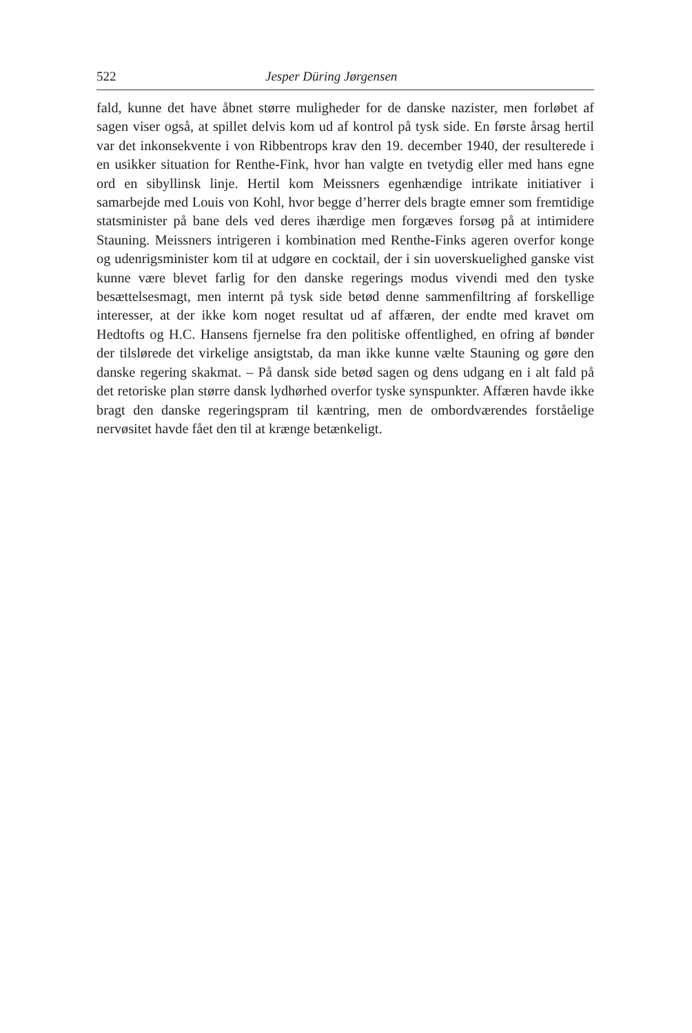522 Jesper Düring Jørgensen
fald, kunne det have åbnet større muligheder for de danske nazister, men forløbet af sagen viser også, at spillet delvis kom ud af kontrol på tysk side. En første årsag hertil var det inkonsekvente i von Ribbentrops krav den 19. december 1940, der resulterede i en usikker situation for Renthe-Fink, hvor han valgte en tvetydig eller med hans egne ord en sibyllinsk linje. Hertil kom Meissners egenhændige intrikate initiativer i samarbejde med Louis von Kohl, hvor begge d’herrer dels bragte emner som fremtidige statsminister på bane dels ved deres ihærdige men forgæves forsøg på at intimidere Stauning. Meissners intrigeren i kombination med Renthe-Finks ageren overfor konge og udenrigsminister kom til at udgøre en cocktail, der i sin uoverskuelighed ganske vist kunne være blevet farlig for den danske regerings modus vivendi med den tyske besættelsesmagt, men internt på tysk side betød denne sammenfiltring af forskellige interesser, at der ikke kom noget resultat ud af affæren, der endte med kravet om Hedtofts og H.C. Hansens fjernelse fra den politiske offentlighed, en ofring af bønder der tilslørede det virkelige ansigtstab, da man ikke kunne vælte Stauning og gøre den danske regering skakmat. – På dansk side betød sagen og dens udgang en i alt fald på det retoriske plan større dansk lydhørhed overfor tyske synspunkter. Affæren havde ikke bragt den danske regeringspram til kæntring, men de ombordværendes forståelige nervøsitet havde fået den til at krænge betænkeligt.